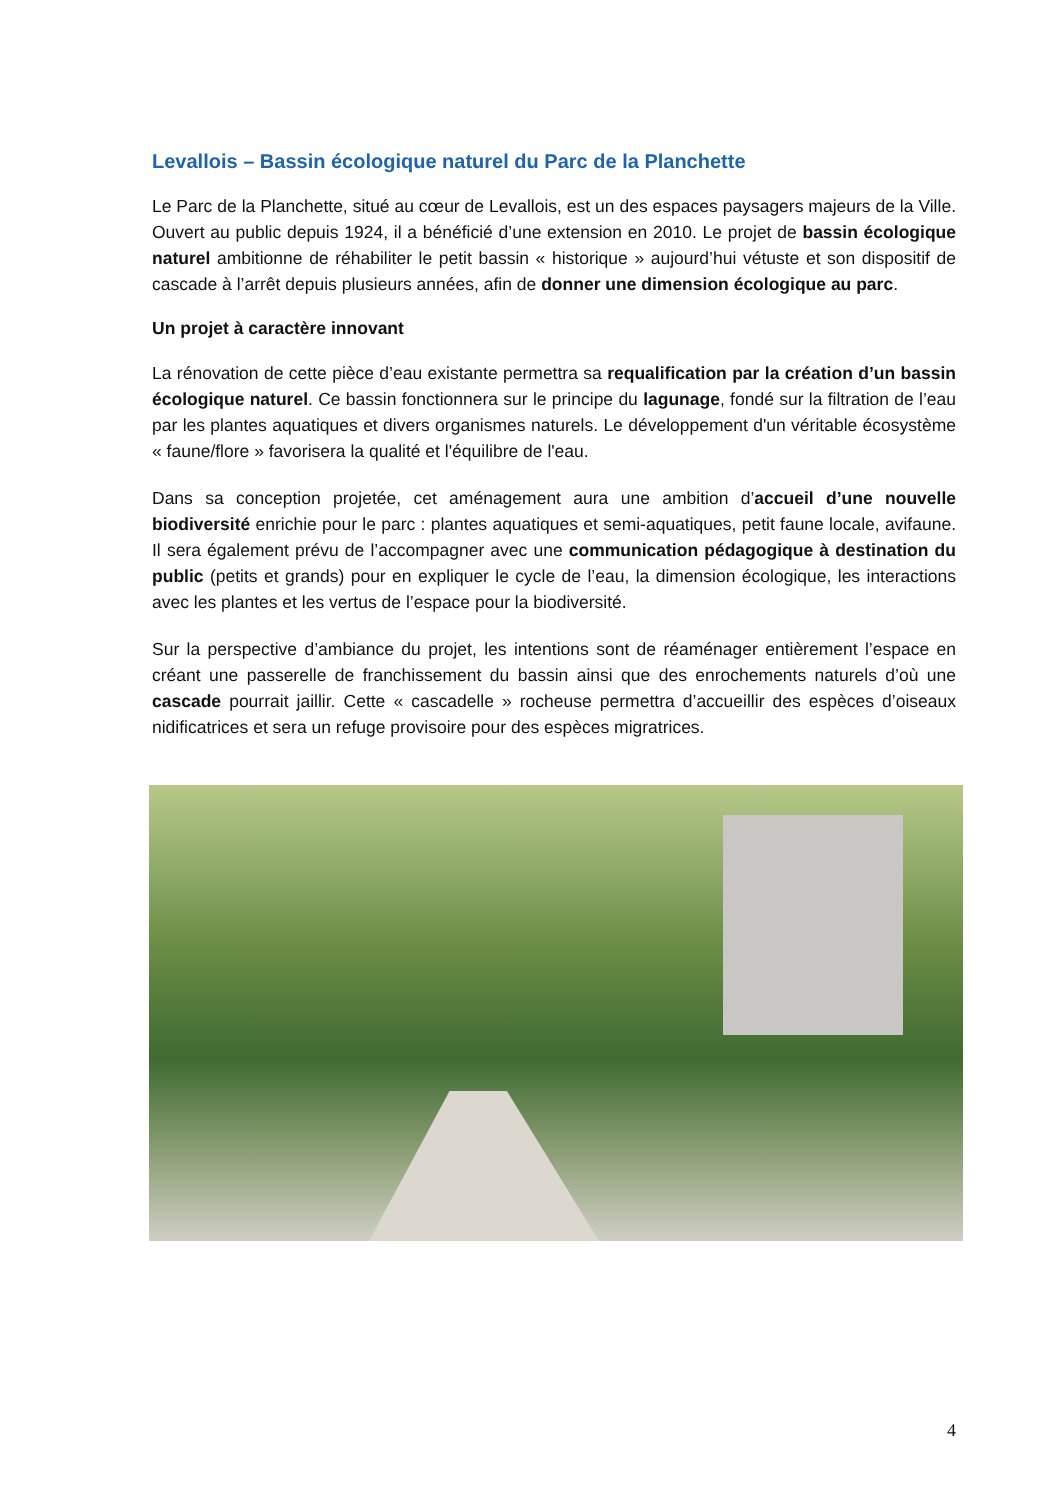Levallois – Bassin écologique naturel du Parc de la Planchette
Le Parc de la Planchette, situé au cœur de Levallois, est un des espaces paysagers majeurs de la Ville. Ouvert au public depuis 1924, il a bénéficié d’une extension en 2010. Le projet de bassin écologique naturel ambitionne de réhabiliter le petit bassin « historique » aujourd’hui vétuste et son dispositif de cascade à l’arrêt depuis plusieurs années, afin de donner une dimension écologique au parc.
Un projet à caractère innovant
La rénovation de cette pièce d’eau existante permettra sa requalification par la création d’un bassin écologique naturel. Ce bassin fonctionnera sur le principe du lagunage, fondé sur la filtration de l’eau par les plantes aquatiques et divers organismes naturels. Le développement d'un véritable écosystème « faune/flore » favorisera la qualité et l'équilibre de l'eau.
Dans sa conception projetée, cet aménagement aura une ambition d’accueil d’une nouvelle biodiversité enrichie pour le parc : plantes aquatiques et semi-aquatiques, petit faune locale, avifaune. Il sera également prévu de l’accompagner avec une communication pédagogique à destination du public (petits et grands) pour en expliquer le cycle de l’eau, la dimension écologique, les interactions avec les plantes et les vertus de l’espace pour la biodiversité.
Sur la perspective d’ambiance du projet, les intentions sont de réaménager entièrement l’espace en créant une passerelle de franchissement du bassin ainsi que des enrochements naturels d’où une cascade pourrait jaillir. Cette « cascadelle » rocheuse permettra d’accueillir des espèces d’oiseaux nidificatrices et sera un refuge provisoire pour des espèces migratrices.
4